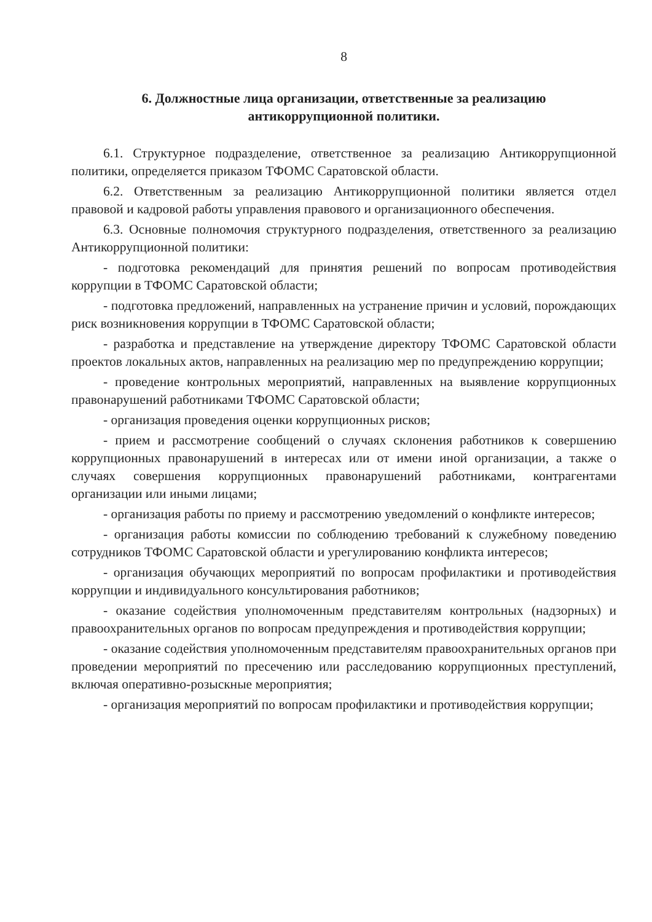8
6. Должностные лица организации, ответственные за реализацию
антикоррупционной политики.
6.1. Структурное подразделение, ответственное за реализацию Антикоррупционной политики, определяется приказом ТФОМС Саратовской области.
6.2. Ответственным за реализацию Антикоррупционной политики является отдел правовой и кадровой работы управления правового и организационного обеспечения.
6.3. Основные полномочия структурного подразделения, ответственного за реализацию Антикоррупционной политики:
- подготовка рекомендаций для принятия решений по вопросам противодействия коррупции в ТФОМС Саратовской области;
- подготовка предложений, направленных на устранение причин и условий, порождающих риск возникновения коррупции в ТФОМС Саратовской области;
- разработка и представление на утверждение директору ТФОМС Саратовской области проектов локальных актов, направленных на реализацию мер по предупреждению коррупции;
- проведение контрольных мероприятий, направленных на выявление коррупционных правонарушений работниками ТФОМС Саратовской области;
- организация проведения оценки коррупционных рисков;
- прием и рассмотрение сообщений о случаях склонения работников к совершению коррупционных правонарушений в интересах или от имени иной организации, а также о случаях совершения коррупционных правонарушений работниками, контрагентами организации или иными лицами;
- организация работы по приему и рассмотрению уведомлений о конфликте интересов;
- организация работы комиссии по соблюдению требований к служебному поведению сотрудников ТФОМС Саратовской области и урегулированию конфликта интересов;
- организация обучающих мероприятий по вопросам профилактики и противодействия коррупции и индивидуального консультирования работников;
- оказание содействия уполномоченным представителям контрольных (надзорных) и правоохранительных органов по вопросам предупреждения и противодействия коррупции;
- оказание содействия уполномоченным представителям правоохранительных органов при проведении мероприятий по пресечению или расследованию коррупционных преступлений, включая оперативно-розыскные мероприятия;
- организация мероприятий по вопросам профилактики и противодействия коррупции;